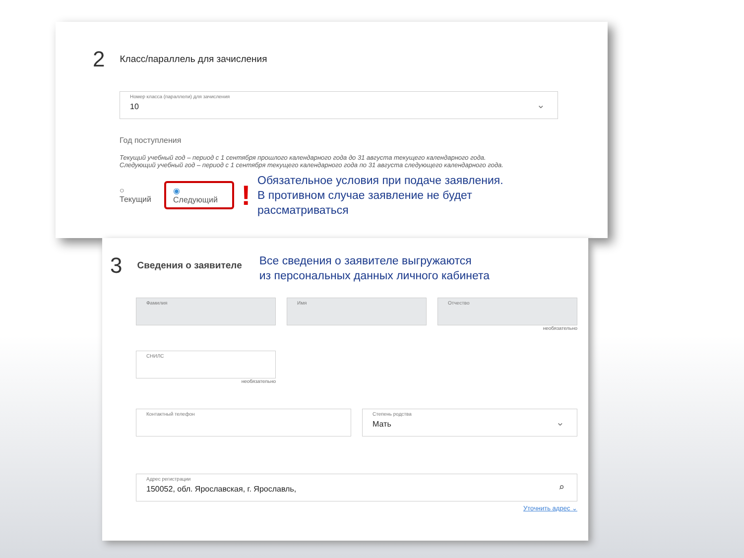2 Класс/параллель для зачисления
Номер класса (параллели) для зачисления
10
⌄
Год поступления
Текущий учебный год – период с 1 сентября прошлого календарного года до 31 августа текущего календарного года.
Следующий учебный год – период с 1 сентября текущего календарного года по 31 августа следующего календарного года.
○ Текущий ◉ Следующий !
Обязательное условия при подаче заявления.
В противном случае заявление не будет рассматриваться
3 Сведения о заявителе
Все сведения о заявителе выгружаются
из персональных данных личного кабинета
Фамилия Имя Отчество
необязательно
СНИЛС
необязательно
Контактный телефон Степень родства
Мать
⌄
Адрес регистрации
150052, обл. Ярославская, г. Ярославль,
⌕
Уточнить адрес ⌄